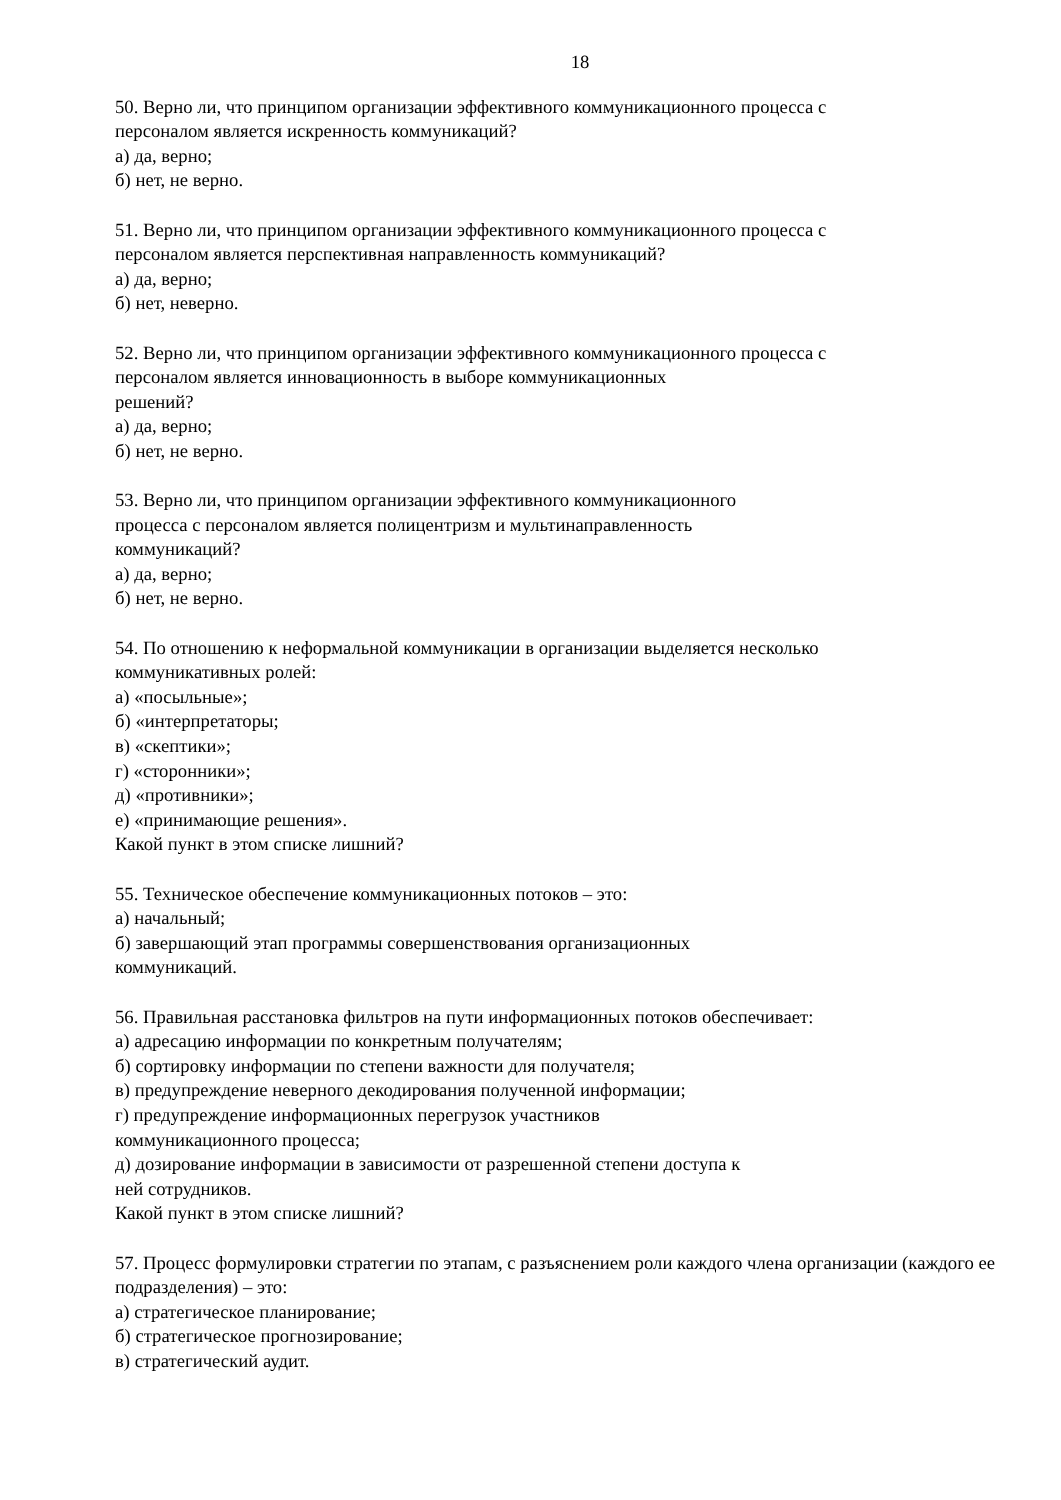18
50. Верно ли, что принципом организации эффективного коммуникационного процесса с
персоналом является искренность коммуникаций?
а) да, верно;
б) нет, не верно.
51. Верно ли, что принципом организации эффективного коммуникационного процесса с
персоналом является перспективная направленность коммуникаций?
а) да, верно;
б) нет, неверно.
52. Верно ли, что принципом организации эффективного коммуникационного процесса с
персоналом является инновационность в выборе коммуникационных
решений?
а) да, верно;
б) нет, не верно.
53. Верно ли, что принципом организации эффективного коммуникационного
процесса с персоналом является полицентризм и мультинаправленность
коммуникаций?
а) да, верно;
б) нет, не верно.
54. По отношению к неформальной коммуникации в организации выделяется несколько
коммуникативных ролей:
а) «посыльные»;
б) «интерпретаторы;
в) «скептики»;
г) «сторонники»;
д) «противники»;
е) «принимающие решения».
Какой пункт в этом списке лишний?
55. Техническое обеспечение коммуникационных потоков – это:
а) начальный;
б) завершающий этап программы совершенствования организационных
коммуникаций.
56. Правильная расстановка фильтров на пути информационных потоков обеспечивает:
а) адресацию информации по конкретным получателям;
б) сортировку информации по степени важности для получателя;
в) предупреждение неверного декодирования полученной информации;
г) предупреждение информационных перегрузок участников
коммуникационного процесса;
д) дозирование информации в зависимости от разрешенной степени доступа к
ней сотрудников.
Какой пункт в этом списке лишний?
57. Процесс формулировки стратегии по этапам, с разъяснением роли каждого члена организации (каждого ее подразделения) – это:
а) стратегическое планирование;
б) стратегическое прогнозирование;
в) стратегический аудит.